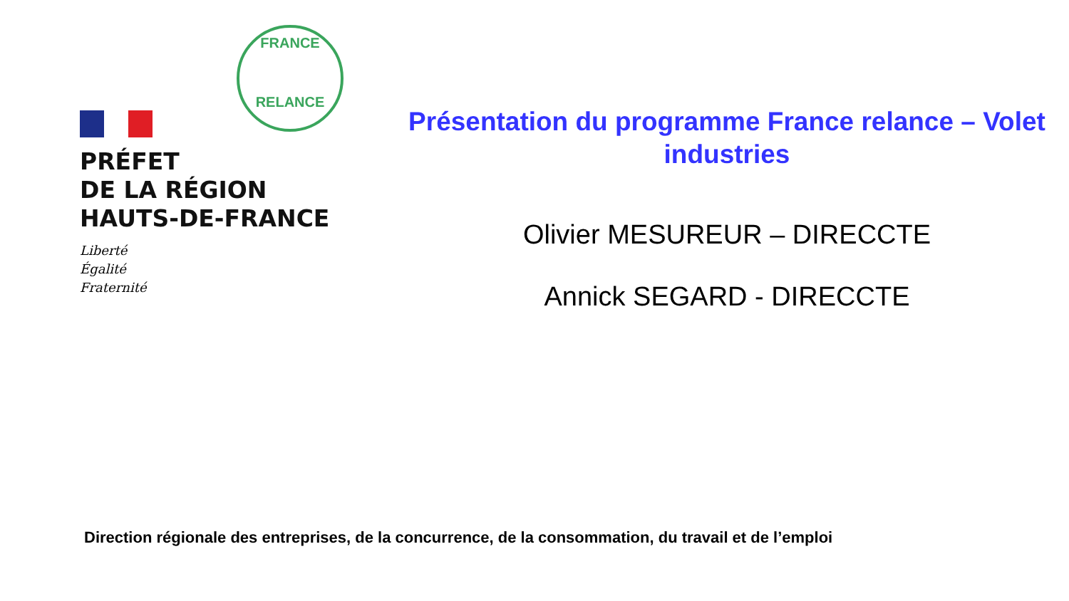FRANCE
RELANCE
PRÉFET
DE LA RÉGION
HAUTS-DE-FRANCE
Liberté
Égalité
Fraternité
Présentation du programme France relance – Volet industries
Olivier MESUREUR – DIRECCTE
Annick SEGARD - DIRECCTE
Direction régionale des entreprises, de la concurrence, de la consommation, du travail et de l’emploi